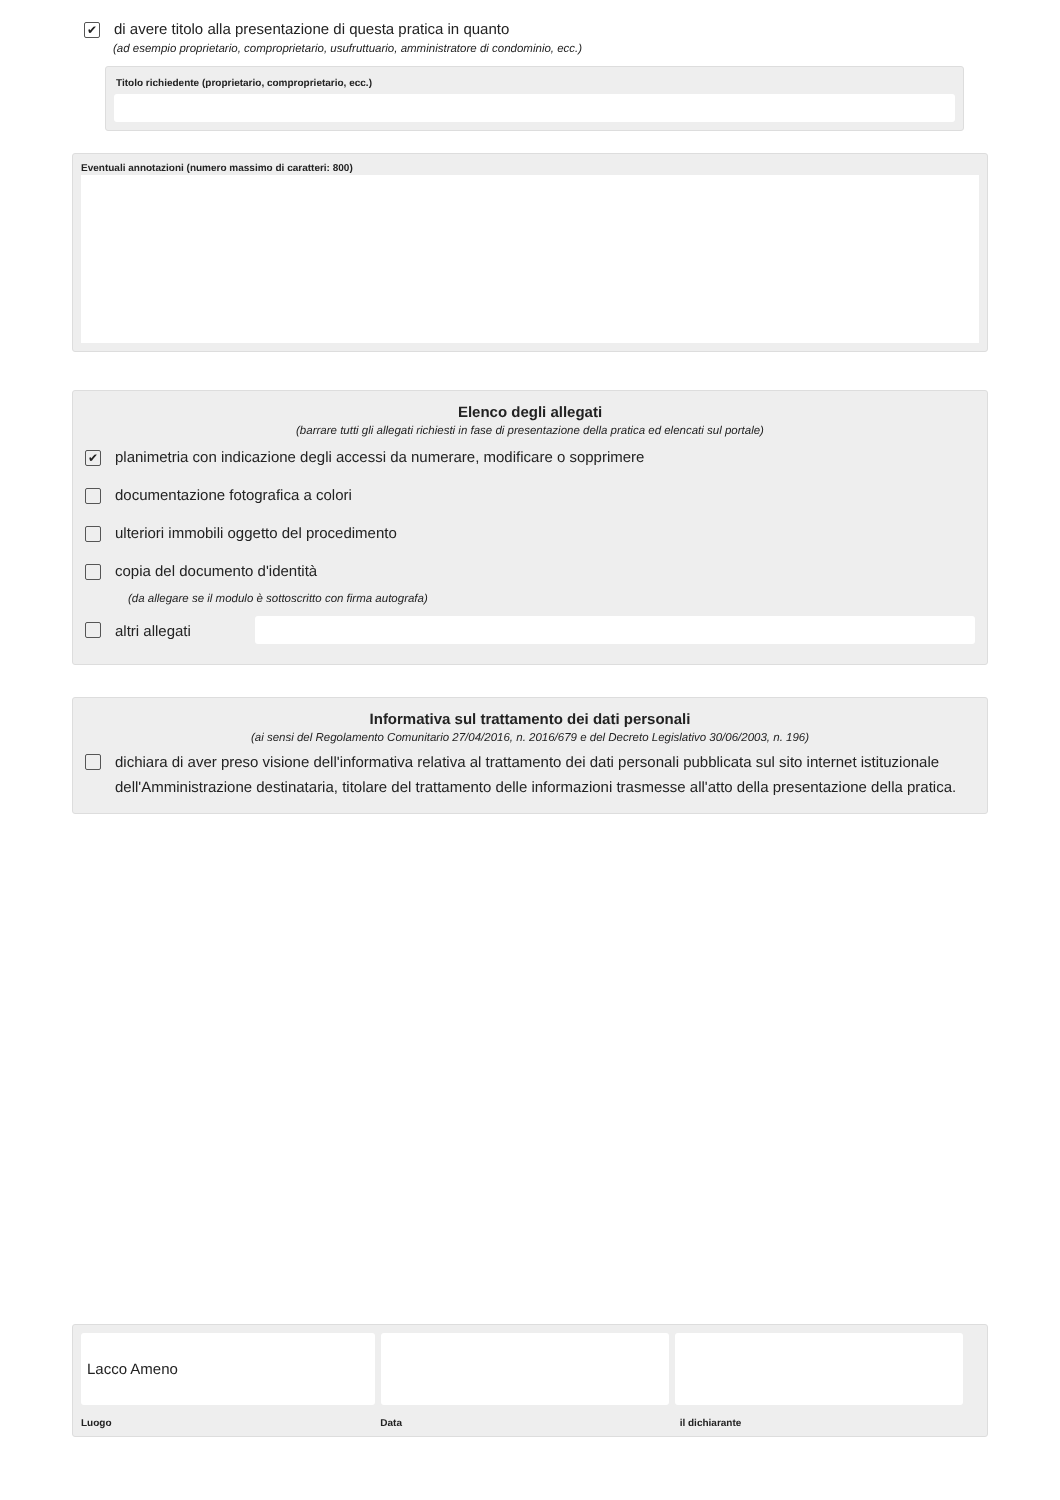✔ di avere titolo alla presentazione di questa pratica in quanto
(ad esempio proprietario, comproprietario, usufruttuario, amministratore di condominio, ecc.)
Titolo richiedente (proprietario, comproprietario, ecc.)
Eventuali annotazioni (numero massimo di caratteri: 800)
Elenco degli allegati
(barrare tutti gli allegati richiesti in fase di presentazione della pratica ed elencati sul portale)
✔ planimetria con indicazione degli accessi da numerare, modificare o sopprimere
documentazione fotografica a colori
ulteriori immobili oggetto del procedimento
copia del documento d'identità
(da allegare se il modulo è sottoscritto con firma autografa)
altri allegati
Informativa sul trattamento dei dati personali
(ai sensi del Regolamento Comunitario 27/04/2016, n. 2016/679 e del Decreto Legislativo 30/06/2003, n. 196)
dichiara di aver preso visione dell'informativa relativa al trattamento dei dati personali pubblicata sul sito internet istituzionale dell'Amministrazione destinataria, titolare del trattamento delle informazioni trasmesse all'atto della presentazione della pratica.
Lacco Ameno
Luogo Data il dichiarante